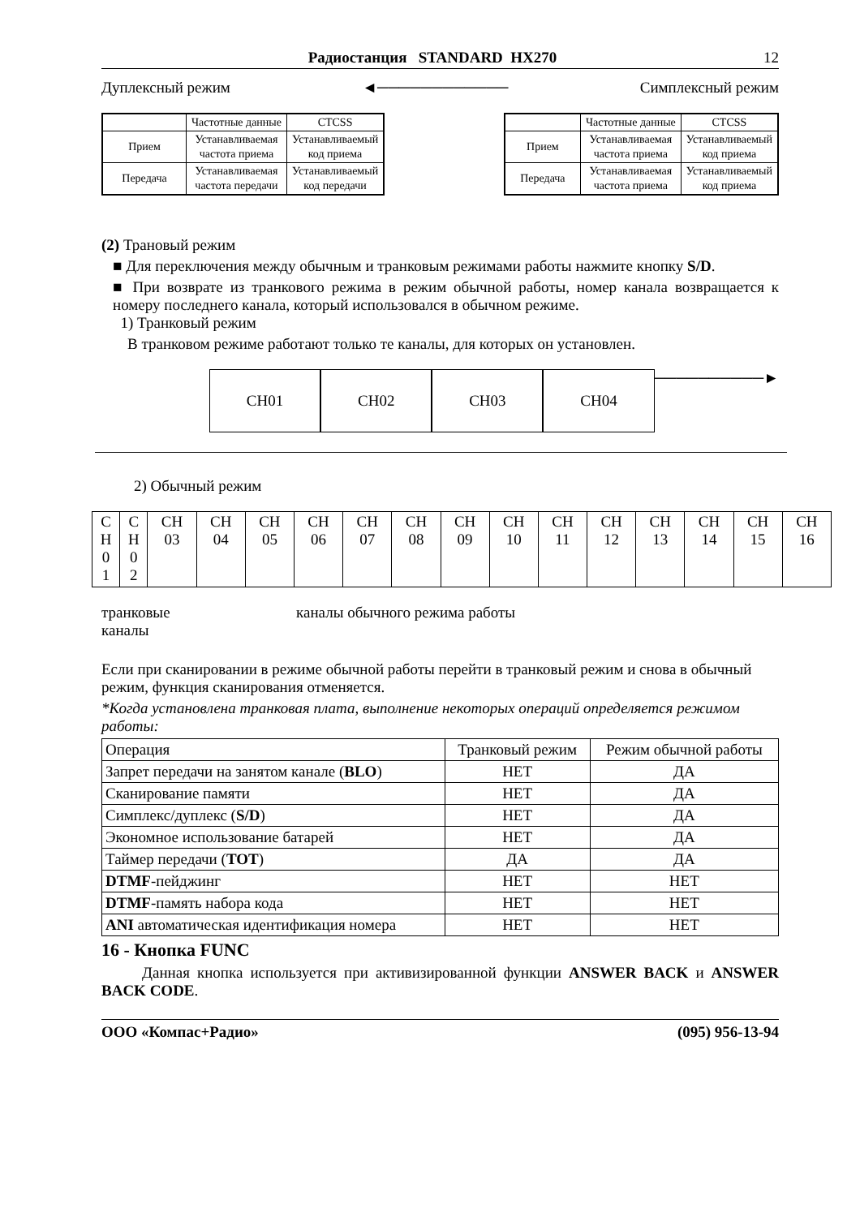Радиостанция STANDARD HX270 12
Дуплексный режим ◄──────────── Симплексный режим
| | Частотные данные | CTCSS |
| Прием | Устанавливаемая частота приема | Устанавливаемый код приема |
| Передача | Устанавливаемая частота передачи | Устанавливаемый код передачи |
| | Частотные данные | CTCSS |
| Прием | Устанавливаемая частота приема | Устанавливаемый код приема |
| Передача | Устанавливаемая частота приема | Устанавливаемый код приема |
(2) Трановый режим
■ Для переключения между обычным и транковым режимами работы нажмите кнопку S/D.
■ При возврате из транкового режима в режим обычной работы, номер канала возвращается к номеру последнего канала, который использовался в обычном режиме.
1) Транковый режим
В транковом режиме работают только те каналы, для которых он установлен.
CH01
CH02 CH03 CH04
──────────►
2) Обычный режим
| C H 0 1 | C H 0 2 | CH 03 | CH 04 | CH 05 | CH 06 | CH 07 | CH 08 | CH 09 | CH 10 | CH 11 | CH 12 | CH 13 | CH 14 | CH 15 | CH 16 |
транковые
каналы каналы обычного режима работы
Если при сканировании в режиме обычной работы перейти в транковый режим и снова в обычный режим, функция сканирования отменяется.
*Когда установлена транковая плата, выполнение некоторых операций определяется режимом работы:
| Операция | Транковый режим | Режим обычной работы |
| Запрет передачи на занятом канале ( BLO ) | НЕТ | ДА |
| Сканирование памяти | НЕТ | ДА |
| Симплекс/дуплекс ( S/D ) | НЕТ | ДА |
| Экономное использование батарей | НЕТ | ДА |
| Таймер передачи ( TOT ) | ДА | ДА |
| DTMF -пейджинг | НЕТ | НЕТ |
| DTMF -память набора кода | НЕТ | НЕТ |
| ANI автоматическая идентификация номера | НЕТ | НЕТ |
16 - Кнопка FUNC
Данная кнопка используется при активизированной функции ANSWER BACK и ANSWER BACK CODE.
ООО «Компас+Радио» (095) 956-13-94